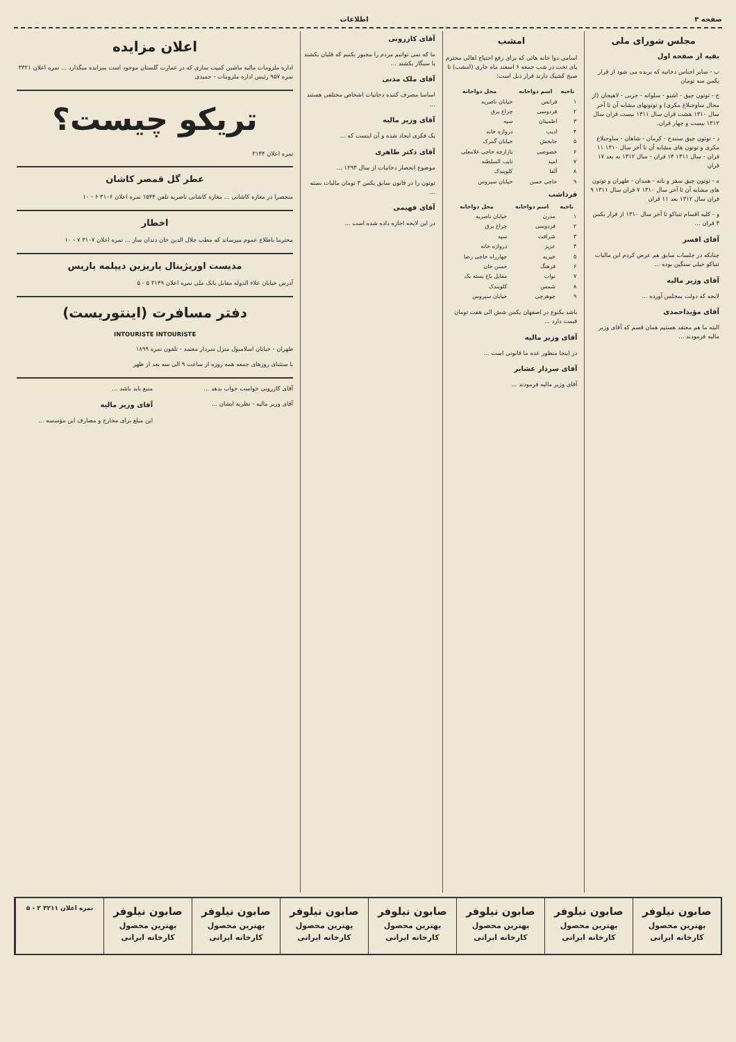صفحه ۳ اطلاعات
مجلس شورای ملی
بقیه از صفحه اول
ب - سایر اجناس دخانیه که بریده می شود از قرار یکمن سه تومان
ج - توتون چپق - اشنو - سلوانه - جربی - لاهیجان (از محال ساوجبلاغ مکری) و توتونهای مشابه آن تا آخر سال ۱۳۱۰ هشت قران سال ۱۳۱۱ بیست قران سال ۱۳۱۲ بیست و چهار قران.
د - توتون چپق سنندج - کرمان - شاهان - ساوجبلاغ مکری و توتون های مشابه آن تا آخر سال ۱۳۱۰ ۱۱ قران - سال ۱۳۱۱ ۱۴ قران - سال ۱۳۱۲ به بعد ۱۷ قران
ه - توتون چپق سقز و بانه - همدان - طهران و توتون های مشابه آن تا آخر سال ۱۳۱۰ ۷ قران سال ۱۳۱۱ ۹ قران سال ۱۳۱۲ بعد ۱۱ قران
و - کلیه اقسام تنباکو تا آخر سال ۱۳۱۰ از قرار یکمن ۳ قران ...
آقای افسر
چنانکه در جلسات سابق هم عرض کردم این مالیات تنباکو خیلی سنگین بوده ...
آقای وزیر مالیه
لایحه که دولت بمجلس آورده ...
آقای مؤیداحمدی
البته ما هم معتقد هستیم همان قسم که آقای وزیر مالیه فرمودند ...
امشب
اسامی دوا خانه هائی که برای رفع احتیاج اهالی محترم پای تخت در شب جمعه ۶ اسفند ماه جاری (امشب) تا صبح کشیک دارند قرار ذیل است:
| ناحیه | اسم دواخانه | محل دواخانه |
| --- | --- | --- |
| ۱ | فرانس | خیابان ناصریه |
| ۲ | فردوسی | چراغ برق |
| ۳ | اطمینان | سپه |
| ۴ | ادیب | دروازه خانه |
| ۵ | جابخش | خیابان گمرک |
| ۶ | خصوصی | بازارچه حاجی غلامعلی |
| ۷ | امید | نایب السلطنه |
| ۸ | آلفا | کلوبندک |
| ۹ | حاجی حسن | خیابان سیروس |
فرداشب
| ناحیه | اسم دواخانه | محل دواخانه |
| --- | --- | --- |
| ۱ | مدرن | خیابان ناصریه |
| ۲ | فردوسی | چراغ برق |
| ۳ | شرافت | سپه |
| ۴ | عزیز | دروازه خانه |
| ۵ | خیریه | چهارراه حاجی رضا |
| ۶ | فرهنگ | حسن خان |
| ۷ | نواب | مقابل باغ پسته بک |
| ۸ | شمس | کلوبندک |
| ۹ | چوهرچی | خیابان سیروس |
باشد یکنوع در اصفهان یکمن شش الی هفت تومان قیمت دارد ...
آقای وزیر مالیه
در اینجا منظور عده ما قانونی است ...
آقای سردار عشایر
آقای وزیر مالیه فرمودند ...
آقای کازرونی
ما که نمی توانیم مردم را مجبور بکنیم که قلیان بکشند یا سیگار بکشند ...
آقای ملک مدنی
اساسا مصرف کننده دخانیات اشخاص مختلفی هستند ...
آقای وزیر مالیه
یک فکری ایجاد شده و آن اینست که ...
آقای دکتر طاهری
موضوع انحصار دخانیات از سال ۱۲۹۳ ...
توتون را در قانون سابق یکمن ۳ تومان مالیات بسته ...
آقای فهیمی
در این لایحه اجازه داده شده است ...
اعلان مزایده
اداره ملزومات مالیه ماشین کمپت سازی که در عمارت گلستان موجود است بمزایده میگذارد ... نمره اعلان ۳۳۲۱ نمره ۹۵۷ رئیس اداره ملزومات - حمیدی
تریکو چیست؟
نمره اعلان ۳۱۴۴
عطر گل قمصر کاشان
منحصرا در مغازه کاشانی ... مغازه کاشانی ناصریه تلفن ۱۵۴۴ نمره اعلان ۳۱۰۶ ۶ - ۱۰
اخطار
محترما باطلاع عموم میرساند که مطب جلال الدین خان دندان ساز ... نمره اعلان ۳۱۰۷ ۷ - ۱۰
مدیست اوریژینال پاریزین دیپلمه پاریس
آدرس خیابان علاء الدوله مقابل بانک ملی نمره اعلان ۳۱۴۹ ۵ - ۵
دفتر مسافرت (اینتوریست)
INTOURISTE INTOURISTE
طهران - خیابان اسلامبول منزل سردار معتمد - تلفون نمره ۱۸۹۹
با ستثنای روزهای جمعه همه روزه از ساعت ۹ الی سه بعد از ظهر
آقای کازرونی خواست جواب بدهد ...
آقای وزیر مالیه - نظریه ایشان ...
منبع باید باشد ...
آقای وزیر مالیه
این مبلغ برای مخارج و مصارف این مؤسسه ...
صابون نیلوفر
بهترین محصول کارخانه ایرانی
صابون نیلوفر
بهترین محصول کارخانه ایرانی
صابون نیلوفر
بهترین محصول کارخانه ایرانی
صابون نیلوفر
بهترین محصول کارخانه ایرانی
صابون نیلوفر
بهترین محصول کارخانه ایرانی
صابون نیلوفر
بهترین محصول کارخانه ایرانی
صابون نیلوفر
بهترین محصول کارخانه ایرانی
نمره اعلان ۳۲۱۱ ۲ - ۵